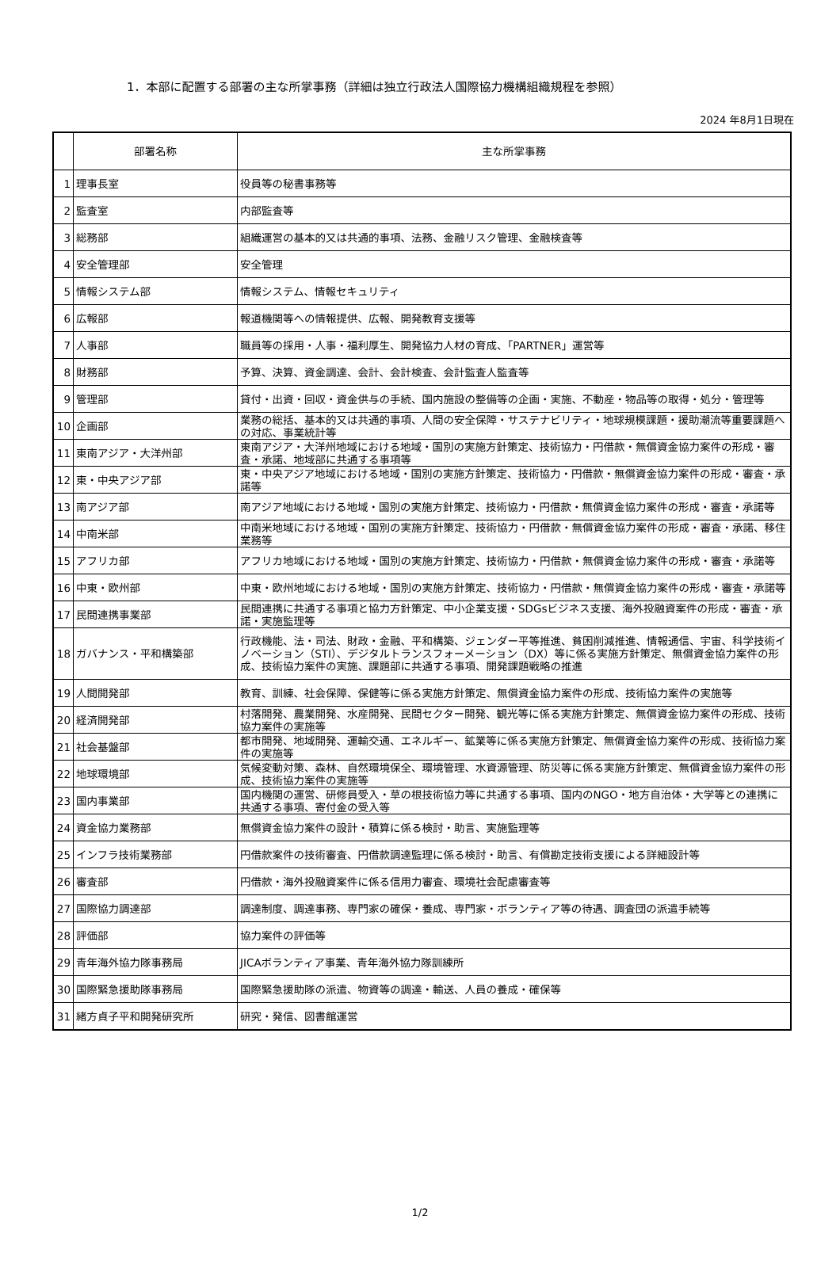1．本部に配置する部署の主な所掌事務（詳細は独立行政法人国際協力機構組織規程を参照）
2024 年8月1日現在
| | 部署名称 | 主な所掌事務 |
| --- | --- | --- |
| 1 | 理事長室 | 役員等の秘書事務等 |
| 2 | 監査室 | 内部監査等 |
| 3 | 総務部 | 組織運営の基本的又は共通的事項、法務、金融リスク管理、金融検査等 |
| 4 | 安全管理部 | 安全管理 |
| 5 | 情報システム部 | 情報システム、情報セキュリティ |
| 6 | 広報部 | 報道機関等への情報提供、広報、開発教育支援等 |
| 7 | 人事部 | 職員等の採用・人事・福利厚生、開発協力人材の育成、「PARTNER」運営等 |
| 8 | 財務部 | 予算、決算、資金調達、会計、会計検査、会計監査人監査等 |
| 9 | 管理部 | 貸付・出資・回収・資金供与の手続、国内施設の整備等の企画・実施、不動産・物品等の取得・処分・管理等 |
| 10 | 企画部 | 業務の総括、基本的又は共通的事項、人間の安全保障・サステナビリティ・地球規模課題・援助潮流等重要課題への対応、事業統計等 |
| 11 | 東南アジア・大洋州部 | 東南アジア・大洋州地域における地域・国別の実施方針策定、技術協力・円借款・無償資金協力案件の形成・審査・承諾、地域部に共通する事項等 |
| 12 | 東・中央アジア部 | 東・中央アジア地域における地域・国別の実施方針策定、技術協力・円借款・無償資金協力案件の形成・審査・承諾等 |
| 13 | 南アジア部 | 南アジア地域における地域・国別の実施方針策定、技術協力・円借款・無償資金協力案件の形成・審査・承諾等 |
| 14 | 中南米部 | 中南米地域における地域・国別の実施方針策定、技術協力・円借款・無償資金協力案件の形成・審査・承諾、移住業務等 |
| 15 | アフリカ部 | アフリカ地域における地域・国別の実施方針策定、技術協力・円借款・無償資金協力案件の形成・審査・承諾等 |
| 16 | 中東・欧州部 | 中東・欧州地域における地域・国別の実施方針策定、技術協力・円借款・無償資金協力案件の形成・審査・承諾等 |
| 17 | 民間連携事業部 | 民間連携に共通する事項と協力方針策定、中小企業支援・SDGsビジネス支援、海外投融資案件の形成・審査・承諾・実施監理等 |
| 18 | ガバナンス・平和構築部 | 行政機能、法・司法、財政・金融、平和構築、ジェンダー平等推進、貧困削減推進、情報通信、宇宙、科学技術イノベーション（STI）、デジタルトランスフォーメーション（DX）等に係る実施方針策定、無償資金協力案件の形成、技術協力案件の実施、課題部に共通する事項、開発課題戦略の推進 |
| 19 | 人間開発部 | 教育、訓練、社会保障、保健等に係る実施方針策定、無償資金協力案件の形成、技術協力案件の実施等 |
| 20 | 経済開発部 | 村落開発、農業開発、水産開発、民間セクター開発、観光等に係る実施方針策定、無償資金協力案件の形成、技術協力案件の実施等 |
| 21 | 社会基盤部 | 都市開発、地域開発、運輸交通、エネルギー、鉱業等に係る実施方針策定、無償資金協力案件の形成、技術協力案件の実施等 |
| 22 | 地球環境部 | 気候変動対策、森林、自然環境保全、環境管理、水資源管理、防災等に係る実施方針策定、無償資金協力案件の形成、技術協力案件の実施等 |
| 23 | 国内事業部 | 国内機関の運営、研修員受入・草の根技術協力等に共通する事項、国内のNGO・地方自治体・大学等との連携に共通する事項、寄付金の受入等 |
| 24 | 資金協力業務部 | 無償資金協力案件の設計・積算に係る検討・助言、実施監理等 |
| 25 | インフラ技術業務部 | 円借款案件の技術審査、円借款調達監理に係る検討・助言、有償勘定技術支援による詳細設計等 |
| 26 | 審査部 | 円借款・海外投融資案件に係る信用力審査、環境社会配慮審査等 |
| 27 | 国際協力調達部 | 調達制度、調達事務、専門家の確保・養成、専門家・ボランティア等の待遇、調査団の派遣手続等 |
| 28 | 評価部 | 協力案件の評価等 |
| 29 | 青年海外協力隊事務局 | JICAボランティア事業、青年海外協力隊訓練所 |
| 30 | 国際緊急援助隊事務局 | 国際緊急援助隊の派遣、物資等の調達・輸送、人員の養成・確保等 |
| 31 | 緒方貞子平和開発研究所 | 研究・発信、図書館運営 |
1/2